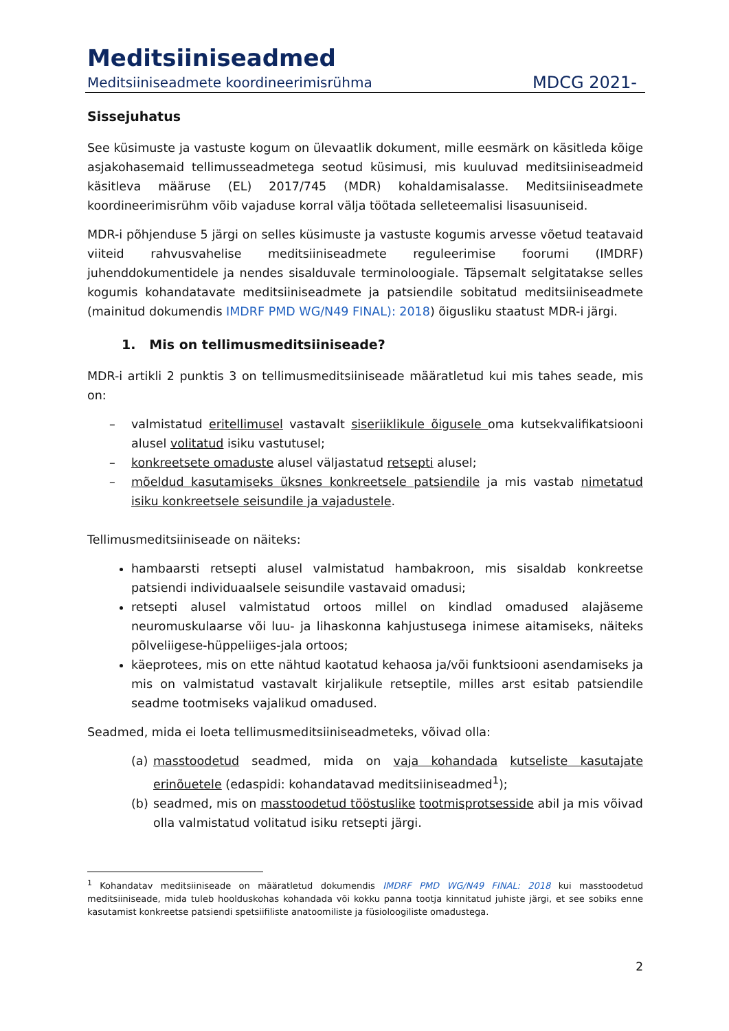Meditsiiniseadmed
Meditsiiniseadmete koordineerimisrühma MDCG 2021-
Sissejuhatus
See küsimuste ja vastuste kogum on ülevaatlik dokument, mille eesmärk on käsitleda kõige asjakohasemaid tellimusseadmetega seotud küsimusi, mis kuuluvad meditsiiniseadmeid käsitleva määruse (EL) 2017/745 (MDR) kohaldamisalasse. Meditsiiniseadmete koordineerimisrühm võib vajaduse korral välja töötada selleteemalisi lisasuuniseid.
MDR-i põhjenduse 5 järgi on selles küsimuste ja vastuste kogumis arvesse võetud teatavaid viiteid rahvusvahelise meditsiiniseadmete reguleerimise foorumi (IMDRF) juhenddokumentidele ja nendes sisalduvale terminoloogiale. Täpsemalt selgitatakse selles kogumis kohandatavate meditsiiniseadmete ja patsiendile sobitatud meditsiiniseadmete (mainitud dokumendis IMDRF PMD WG/N49 FINAL): 2018) õigusliku staatust MDR-i järgi.
1. Mis on tellimusmeditsiiniseade?
MDR-i artikli 2 punktis 3 on tellimusmeditsiiniseade määratletud kui mis tahes seade, mis on:
– valmistatud eritellimusel vastavalt siseriiklikule õigusele oma kutsekvalifikatsiooni alusel volitatud isiku vastutusel;
– konkreetsete omaduste alusel väljastatud retsepti alusel;
– mõeldud kasutamiseks üksnes konkreetsele patsiendile ja mis vastab nimetatud isiku konkreetsele seisundile ja vajadustele.
Tellimusmeditsiiniseade on näiteks:
hambaarsti retsepti alusel valmistatud hambakroon, mis sisaldab konkreetse patsiendi individuaalsele seisundile vastavaid omadusi;
retsepti alusel valmistatud ortoos millel on kindlad omadused alajäseme neuromuskulaarse või luu- ja lihaskonna kahjustusega inimese aitamiseks, näiteks põlveliigese-hüppeliiges-jala ortoos;
käeprotees, mis on ette nähtud kaotatud kehaosa ja/või funktsiooni asendamiseks ja mis on valmistatud vastavalt kirjalikule retseptile, milles arst esitab patsiendile seadme tootmiseks vajalikud omadused.
Seadmed, mida ei loeta tellimusmeditsiiniseadmeteks, võivad olla:
(a) masstoodetud seadmed, mida on vaja kohandada kutseliste kasutajate erinõuetele (edaspidi: kohandatavad meditsiiniseadmed<sup>1</sup>);
(b) seadmed, mis on masstoodetud tööstuslike tootmisprotsesside abil ja mis võivad olla valmistatud volitatud isiku retsepti järgi.
<sup>1</sup> Kohandatav meditsiiniseade on määratletud dokumendis IMDRF PMD WG/N49 FINAL: 2018 kui masstoodetud meditsiiniseade, mida tuleb hoolduskohas kohandada või kokku panna tootja kinnitatud juhiste järgi, et see sobiks enne kasutamist konkreetse patsiendi spetsiifiliste anatoomiliste ja füsioloogiliste omadustega.
2